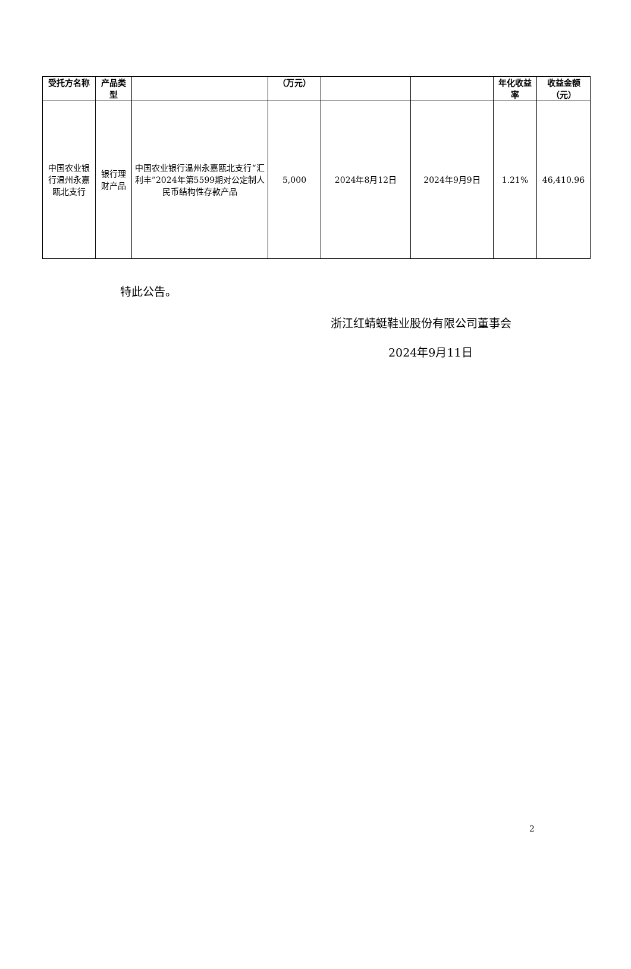| 受托方名称 | 产品类型 | | （万元） | | | 年化收益率 | 收益金额（元） |
| --- | --- | --- | --- | --- | --- | --- | --- |
| 中国农业银行温州永嘉瓯北支行 | 银行理财产品 | 中国农业银行温州永嘉瓯北支行“汇利丰”2024年第5599期对公定制人民币结构性存款产品 | 5,000 | 2024年8月12日 | 2024年9月9日 | 1.21% | 46,410.96 |
特此公告。
浙江红蜻蜓鞋业股份有限公司董事会
2024年9月11日
2